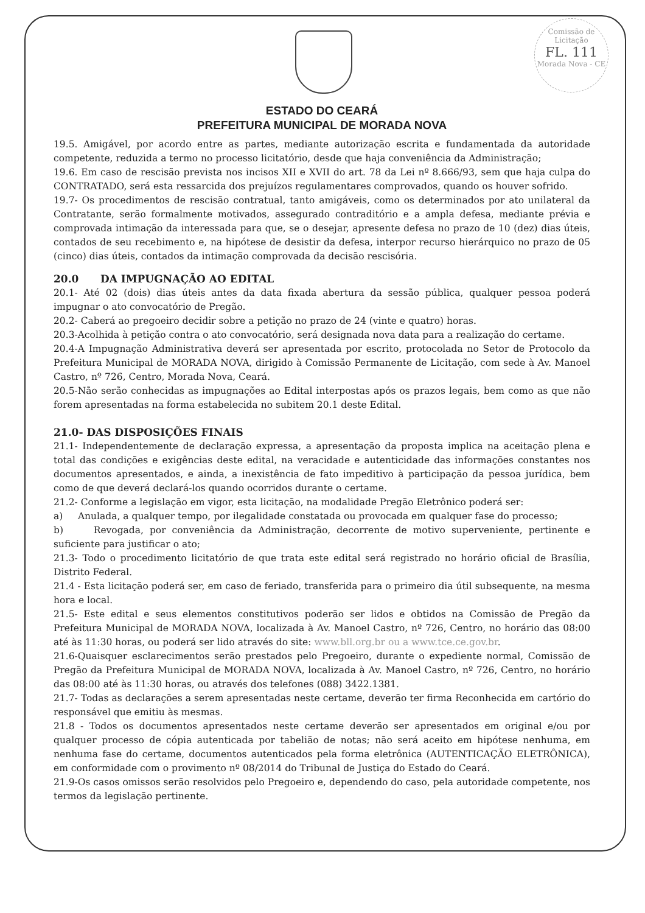Comissão de Licitação
FL. 111
Morada Nova - CE
ESTADO DO CEARÁ
PREFEITURA MUNICIPAL DE MORADA NOVA
19.5. Amigável, por acordo entre as partes, mediante autorização escrita e fundamentada da autoridade competente, reduzida a termo no processo licitatório, desde que haja conveniência da Administração;
19.6. Em caso de rescisão prevista nos incisos XII e XVII do art. 78 da Lei nº 8.666/93, sem que haja culpa do CONTRATADO, será esta ressarcida dos prejuízos regulamentares comprovados, quando os houver sofrido.
19.7- Os procedimentos de rescisão contratual, tanto amigáveis, como os determinados por ato unilateral da Contratante, serão formalmente motivados, assegurado contraditório e a ampla defesa, mediante prévia e comprovada intimação da interessada para que, se o desejar, apresente defesa no prazo de 10 (dez) dias úteis, contados de seu recebimento e, na hipótese de desistir da defesa, interpor recurso hierárquico no prazo de 05 (cinco) dias úteis, contados da intimação comprovada da decisão rescisória.
20.0 DA IMPUGNAÇÃO AO EDITAL
20.1- Até 02 (dois) dias úteis antes da data fixada abertura da sessão pública, qualquer pessoa poderá impugnar o ato convocatório de Pregão.
20.2- Caberá ao pregoeiro decidir sobre a petição no prazo de 24 (vinte e quatro) horas.
20.3-Acolhida à petição contra o ato convocatório, será designada nova data para a realização do certame.
20.4-A Impugnação Administrativa deverá ser apresentada por escrito, protocolada no Setor de Protocolo da Prefeitura Municipal de MORADA NOVA, dirigido à Comissão Permanente de Licitação, com sede à Av. Manoel Castro, nº 726, Centro, Morada Nova, Ceará.
20.5-Não serão conhecidas as impugnações ao Edital interpostas após os prazos legais, bem como as que não forem apresentadas na forma estabelecida no subitem 20.1 deste Edital.
21.0- DAS DISPOSIÇÕES FINAIS
21.1- Independentemente de declaração expressa, a apresentação da proposta implica na aceitação plena e total das condições e exigências deste edital, na veracidade e autenticidade das informações constantes nos documentos apresentados, e ainda, a inexistência de fato impeditivo à participação da pessoa jurídica, bem como de que deverá declará-los quando ocorridos durante o certame.
21.2- Conforme a legislação em vigor, esta licitação, na modalidade Pregão Eletrônico poderá ser:
a) Anulada, a qualquer tempo, por ilegalidade constatada ou provocada em qualquer fase do processo;
b) Revogada, por conveniência da Administração, decorrente de motivo superveniente, pertinente e suficiente para justificar o ato;
21.3- Todo o procedimento licitatório de que trata este edital será registrado no horário oficial de Brasília, Distrito Federal.
21.4 - Esta licitação poderá ser, em caso de feriado, transferida para o primeiro dia útil subsequente, na mesma hora e local.
21.5- Este edital e seus elementos constitutivos poderão ser lidos e obtidos na Comissão de Pregão da Prefeitura Municipal de MORADA NOVA, localizada à Av. Manoel Castro, nº 726, Centro, no horário das 08:00 até às 11:30 horas, ou poderá ser lido através do site: www.bll.org.br ou a www.tce.ce.gov.br.
21.6-Quaisquer esclarecimentos serão prestados pelo Pregoeiro, durante o expediente normal, Comissão de Pregão da Prefeitura Municipal de MORADA NOVA, localizada à Av. Manoel Castro, nº 726, Centro, no horário das 08:00 até às 11:30 horas, ou através dos telefones (088) 3422.1381.
21.7- Todas as declarações a serem apresentadas neste certame, deverão ter firma Reconhecida em cartório do responsável que emitiu às mesmas.
21.8 - Todos os documentos apresentados neste certame deverão ser apresentados em original e/ou por qualquer processo de cópia autenticada por tabelião de notas; não será aceito em hipótese nenhuma, em nenhuma fase do certame, documentos autenticados pela forma eletrônica (AUTENTICAÇÃO ELETRÔNICA), em conformidade com o provimento nº 08/2014 do Tribunal de Justiça do Estado do Ceará.
21.9-Os casos omissos serão resolvidos pelo Pregoeiro e, dependendo do caso, pela autoridade competente, nos termos da legislação pertinente.